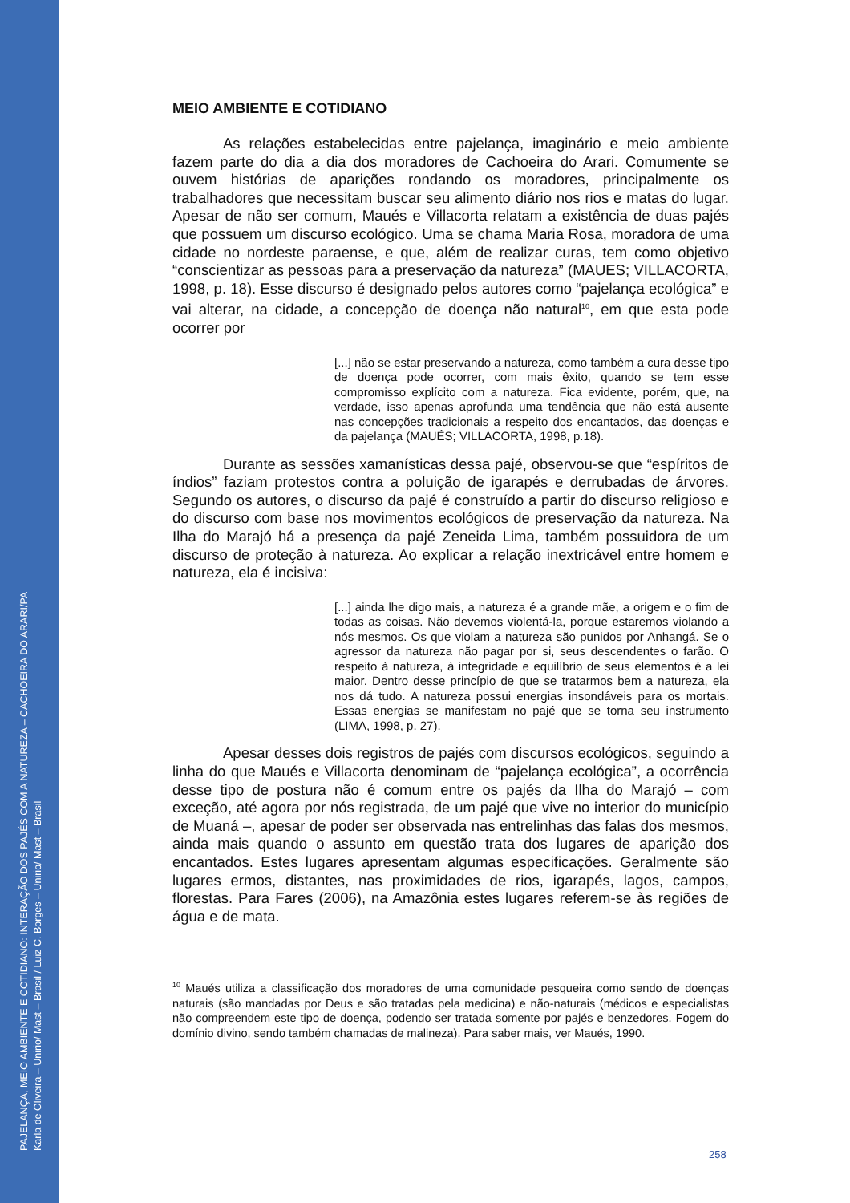PAJELANÇA, MEIO AMBIENTE E COTIDIANO: INTERAÇÃO DOS PAJÉS COM A NATUREZA – CACHOEIRA DO ARARI/PA
Karla de Oliveira – Unirio/ Mast – Brasil / Luiz C. Borges – Unirio/ Mast – Brasil
MEIO AMBIENTE E COTIDIANO
As relações estabelecidas entre pajelança, imaginário e meio ambiente fazem parte do dia a dia dos moradores de Cachoeira do Arari. Comumente se ouvem histórias de aparições rondando os moradores, principalmente os trabalhadores que necessitam buscar seu alimento diário nos rios e matas do lugar. Apesar de não ser comum, Maués e Villacorta relatam a existência de duas pajés que possuem um discurso ecológico. Uma se chama Maria Rosa, moradora de uma cidade no nordeste paraense, e que, além de realizar curas, tem como objetivo “conscientizar as pessoas para a preservação da natureza” (MAUES; VILLACORTA, 1998, p. 18). Esse discurso é designado pelos autores como “pajelança ecológica” e vai alterar, na cidade, a concepção de doença não natural<sup>10</sup>, em que esta pode ocorrer por
[...] não se estar preservando a natureza, como também a cura desse tipo de doença pode ocorrer, com mais êxito, quando se tem esse compromisso explícito com a natureza. Fica evidente, porém, que, na verdade, isso apenas aprofunda uma tendência que não está ausente nas concepções tradicionais a respeito dos encantados, das doenças e da pajelança (MAUÉS; VILLACORTA, 1998, p.18).
Durante as sessões xamanísticas dessa pajé, observou-se que “espíritos de índios” faziam protestos contra a poluição de igarapés e derrubadas de árvores. Segundo os autores, o discurso da pajé é construído a partir do discurso religioso e do discurso com base nos movimentos ecológicos de preservação da natureza. Na Ilha do Marajó há a presença da pajé Zeneida Lima, também possuidora de um discurso de proteção à natureza. Ao explicar a relação inextricável entre homem e natureza, ela é incisiva:
[...] ainda lhe digo mais, a natureza é a grande mãe, a origem e o fim de todas as coisas. Não devemos violentá-la, porque estaremos violando a nós mesmos. Os que violam a natureza são punidos por Anhangá. Se o agressor da natureza não pagar por si, seus descendentes o farão. O respeito à natureza, à integridade e equilíbrio de seus elementos é a lei maior. Dentro desse princípio de que se tratarmos bem a natureza, ela nos dá tudo. A natureza possui energias insondáveis para os mortais. Essas energias se manifestam no pajé que se torna seu instrumento (LIMA, 1998, p. 27).
Apesar desses dois registros de pajés com discursos ecológicos, seguindo a linha do que Maués e Villacorta denominam de “pajelança ecológica”, a ocorrência desse tipo de postura não é comum entre os pajés da Ilha do Marajó – com exceção, até agora por nós registrada, de um pajé que vive no interior do município de Muaná –, apesar de poder ser observada nas entrelinhas das falas dos mesmos, ainda mais quando o assunto em questão trata dos lugares de aparição dos encantados. Estes lugares apresentam algumas especificações. Geralmente são lugares ermos, distantes, nas proximidades de rios, igarapés, lagos, campos, florestas. Para Fares (2006), na Amazônia estes lugares referem-se às regiões de água e de mata.
<sup>10</sup> Maués utiliza a classificação dos moradores de uma comunidade pesqueira como sendo de doenças naturais (são mandadas por Deus e são tratadas pela medicina) e não-naturais (médicos e especialistas não compreendem este tipo de doença, podendo ser tratada somente por pajés e benzedores. Fogem do domínio divino, sendo também chamadas de malineza). Para saber mais, ver Maués, 1990.
258